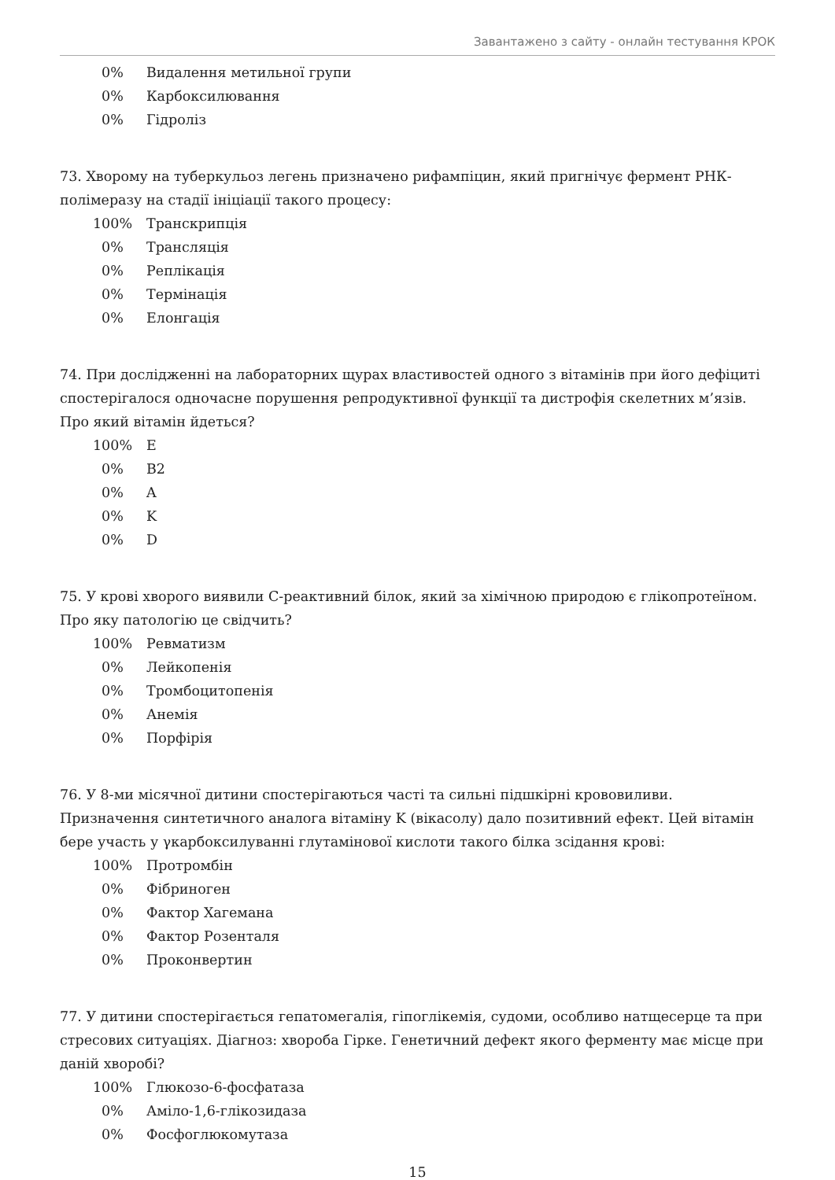Завантажено з сайту - онлайн тестування КРОК
| 0% | Видалення метильної групи |
| 0% | Карбоксилювання |
| 0% | Гідроліз |
73. Хворому на туберкульоз легень призначено рифампіцин, який пригнічує фермент РНК-полімеразу на стадії ініціації такого процесу:
| 100% | Транскрипція |
| 0% | Трансляція |
| 0% | Реплікація |
| 0% | Термінація |
| 0% | Елонгація |
74. При дослідженні на лабораторних щурах властивостей одного з вітамінів при його дефіциті спостерігалося одночасне порушення репродуктивної функції та дистрофія скелетних м’язів. Про який вітамін йдеться?
| 100% | E |
| 0% | B2 |
| 0% | A |
| 0% | K |
| 0% | D |
75. У крові хворого виявили С-реактивний білок, який за хімічною природою є глікопротеїном. Про яку патологію це свідчить?
| 100% | Ревматизм |
| 0% | Лейкопенія |
| 0% | Тромбоцитопенія |
| 0% | Анемія |
| 0% | Порфірія |
76. У 8-ми місячної дитини спостерігаються часті та сильні підшкірні крововиливи. Призначення синтетичного аналога вітаміну K (вікасолу) дало позитивний ефект. Цей вітамін бере участь у γкарбоксилуванні глутамінової кислоти такого білка зсідання крові:
| 100% | Протромбін |
| 0% | Фібриноген |
| 0% | Фактор Хагемана |
| 0% | Фактор Розенталя |
| 0% | Проконвертин |
77. У дитини спостерігається гепатомегалія, гіпоглікемія, судоми, особливо натщесерце та при стресових ситуаціях. Діагноз: хвороба Гірке. Генетичний дефект якого ферменту має місце при даній хворобі?
| 100% | Глюкозо-6-фосфатаза |
| 0% | Аміло-1,6-глікозидаза |
| 0% | Фосфоглюкомутаза |
15